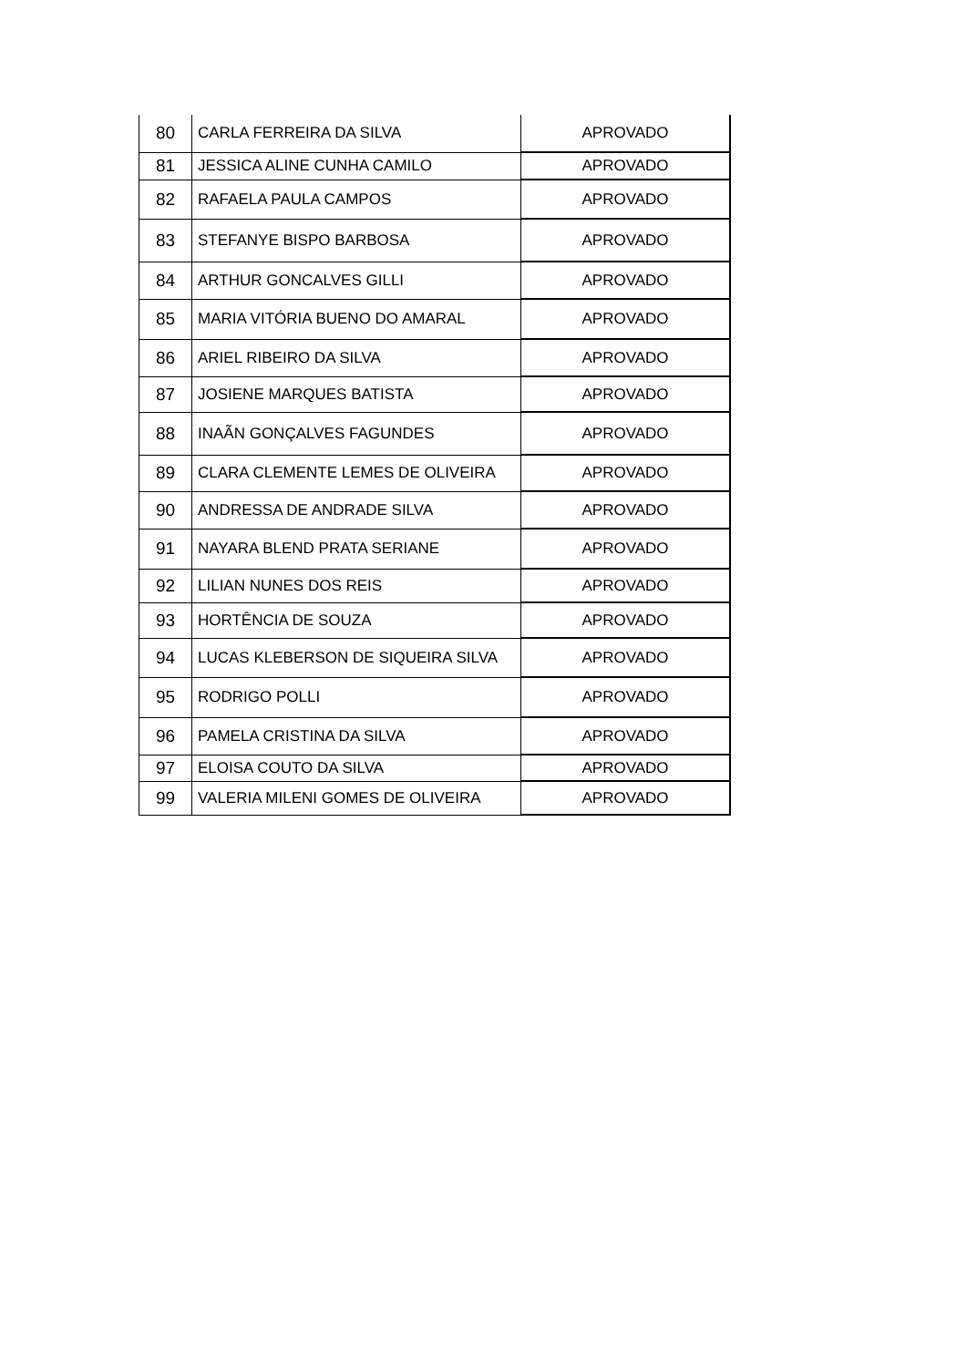| 80 | CARLA FERREIRA DA SILVA | APROVADO |
| 81 | JESSICA ALINE CUNHA CAMILO | APROVADO |
| 82 | RAFAELA PAULA CAMPOS | APROVADO |
| 83 | STEFANYE BISPO BARBOSA | APROVADO |
| 84 | ARTHUR GONCALVES GILLI | APROVADO |
| 85 | MARIA VITÓRIA BUENO DO AMARAL | APROVADO |
| 86 | ARIEL RIBEIRO DA SILVA | APROVADO |
| 87 | JOSIENE MARQUES BATISTA | APROVADO |
| 88 | INAÃN GONÇALVES FAGUNDES | APROVADO |
| 89 | CLARA CLEMENTE LEMES DE OLIVEIRA | APROVADO |
| 90 | ANDRESSA DE ANDRADE SILVA | APROVADO |
| 91 | NAYARA BLEND PRATA SERIANE | APROVADO |
| 92 | LILIAN NUNES DOS REIS | APROVADO |
| 93 | HORTÊNCIA DE SOUZA | APROVADO |
| 94 | LUCAS KLEBERSON DE SIQUEIRA SILVA | APROVADO |
| 95 | RODRIGO POLLI | APROVADO |
| 96 | PAMELA CRISTINA DA SILVA | APROVADO |
| 97 | ELOISA COUTO DA SILVA | APROVADO |
| 99 | VALERIA MILENI GOMES DE OLIVEIRA | APROVADO |